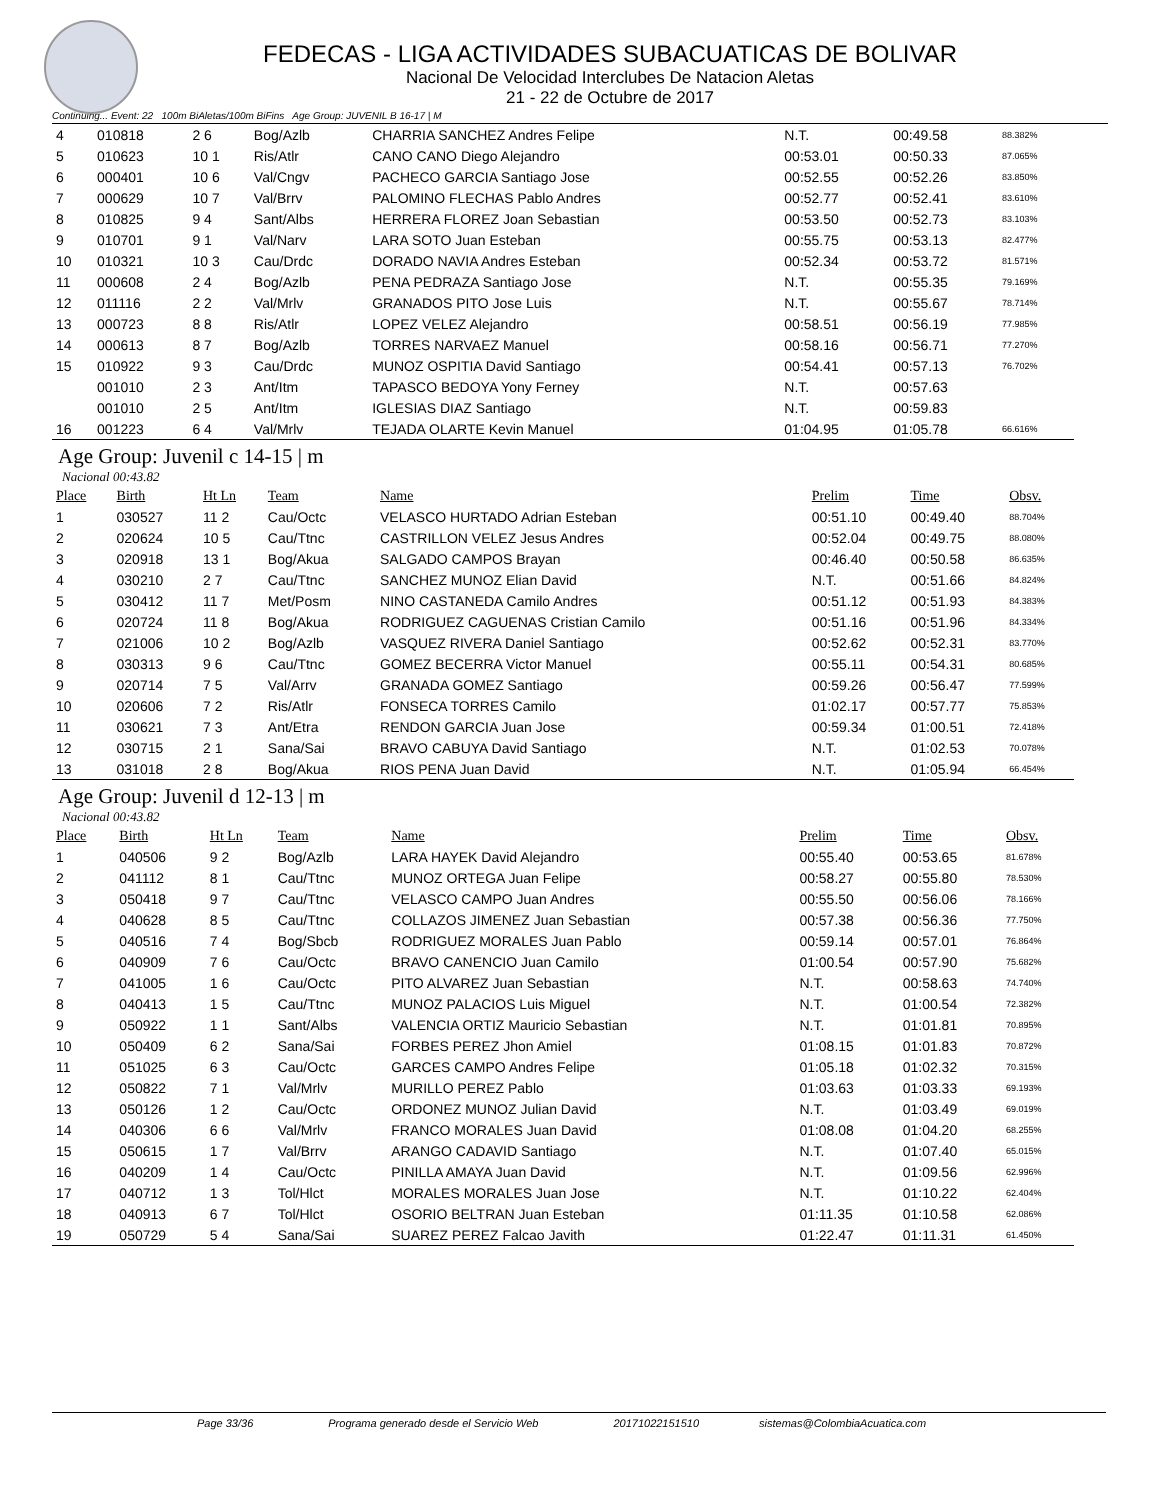FEDECAS - LIGA ACTIVIDADES SUBACUATICAS DE BOLIVAR
Nacional De Velocidad Interclubes De Natacion Aletas
21 - 22 de Octubre de 2017
Continuing... Event: 22 100m BiAletas/100m BiFins Age Group: JUVENIL B 16-17 | M
| 4 | 010818 | 2 6 | Bog/Azlb | CHARRIA SANCHEZ Andres Felipe | N.T. | 00:49.58 | 88.382% |
| 5 | 010623 | 10 1 | Ris/Atlr | CANO CANO Diego Alejandro | 00:53.01 | 00:50.33 | 87.065% |
| 6 | 000401 | 10 6 | Val/Cngv | PACHECO GARCIA Santiago Jose | 00:52.55 | 00:52.26 | 83.850% |
| 7 | 000629 | 10 7 | Val/Brrv | PALOMINO FLECHAS Pablo Andres | 00:52.77 | 00:52.41 | 83.610% |
| 8 | 010825 | 9 4 | Sant/Albs | HERRERA FLOREZ Joan Sebastian | 00:53.50 | 00:52.73 | 83.103% |
| 9 | 010701 | 9 1 | Val/Narv | LARA SOTO Juan Esteban | 00:55.75 | 00:53.13 | 82.477% |
| 10 | 010321 | 10 3 | Cau/Drdc | DORADO NAVIA Andres Esteban | 00:52.34 | 00:53.72 | 81.571% |
| 11 | 000608 | 2 4 | Bog/Azlb | PENA PEDRAZA Santiago Jose | N.T. | 00:55.35 | 79.169% |
| 12 | 011116 | 2 2 | Val/Mrlv | GRANADOS PITO Jose Luis | N.T. | 00:55.67 | 78.714% |
| 13 | 000723 | 8 8 | Ris/Atlr | LOPEZ VELEZ Alejandro | 00:58.51 | 00:56.19 | 77.985% |
| 14 | 000613 | 8 7 | Bog/Azlb | TORRES NARVAEZ Manuel | 00:58.16 | 00:56.71 | 77.270% |
| 15 | 010922 | 9 3 | Cau/Drdc | MUNOZ OSPITIA David Santiago | 00:54.41 | 00:57.13 | 76.702% |
| | 001010 | 2 3 | Ant/Itm | TAPASCO BEDOYA Yony Ferney | N.T. | 00:57.63 | |
| | 001010 | 2 5 | Ant/Itm | IGLESIAS DIAZ Santiago | N.T. | 00:59.83 | |
| 16 | 001223 | 6 4 | Val/Mrlv | TEJADA OLARTE Kevin Manuel | 01:04.95 | 01:05.78 | 66.616% |
Age Group: Juvenil c 14-15 | m
Nacional 00:43.82
| Place | Birth | Ht Ln | Team | Name | Prelim | Time | Obsv. |
| --- | --- | --- | --- | --- | --- | --- | --- |
| 1 | 030527 | 11 2 | Cau/Octc | VELASCO HURTADO Adrian Esteban | 00:51.10 | 00:49.40 | 88.704% |
| 2 | 020624 | 10 5 | Cau/Ttnc | CASTRILLON VELEZ Jesus Andres | 00:52.04 | 00:49.75 | 88.080% |
| 3 | 020918 | 13 1 | Bog/Akua | SALGADO CAMPOS Brayan | 00:46.40 | 00:50.58 | 86.635% |
| 4 | 030210 | 2 7 | Cau/Ttnc | SANCHEZ MUNOZ Elian David | N.T. | 00:51.66 | 84.824% |
| 5 | 030412 | 11 7 | Met/Posm | NINO CASTANEDA Camilo Andres | 00:51.12 | 00:51.93 | 84.383% |
| 6 | 020724 | 11 8 | Bog/Akua | RODRIGUEZ CAGUENAS Cristian Camilo | 00:51.16 | 00:51.96 | 84.334% |
| 7 | 021006 | 10 2 | Bog/Azlb | VASQUEZ RIVERA Daniel Santiago | 00:52.62 | 00:52.31 | 83.770% |
| 8 | 030313 | 9 6 | Cau/Ttnc | GOMEZ BECERRA Victor Manuel | 00:55.11 | 00:54.31 | 80.685% |
| 9 | 020714 | 7 5 | Val/Arrv | GRANADA GOMEZ Santiago | 00:59.26 | 00:56.47 | 77.599% |
| 10 | 020606 | 7 2 | Ris/Atlr | FONSECA TORRES Camilo | 01:02.17 | 00:57.77 | 75.853% |
| 11 | 030621 | 7 3 | Ant/Etra | RENDON GARCIA Juan Jose | 00:59.34 | 01:00.51 | 72.418% |
| 12 | 030715 | 2 1 | Sana/Sai | BRAVO CABUYA David Santiago | N.T. | 01:02.53 | 70.078% |
| 13 | 031018 | 2 8 | Bog/Akua | RIOS PENA Juan David | N.T. | 01:05.94 | 66.454% |
Age Group: Juvenil d 12-13 | m
Nacional 00:43.82
| Place | Birth | Ht Ln | Team | Name | Prelim | Time | Obsv. |
| --- | --- | --- | --- | --- | --- | --- | --- |
| 1 | 040506 | 9 2 | Bog/Azlb | LARA HAYEK David Alejandro | 00:55.40 | 00:53.65 | 81.678% |
| 2 | 041112 | 8 1 | Cau/Ttnc | MUNOZ ORTEGA Juan Felipe | 00:58.27 | 00:55.80 | 78.530% |
| 3 | 050418 | 9 7 | Cau/Ttnc | VELASCO CAMPO Juan Andres | 00:55.50 | 00:56.06 | 78.166% |
| 4 | 040628 | 8 5 | Cau/Ttnc | COLLAZOS JIMENEZ Juan Sebastian | 00:57.38 | 00:56.36 | 77.750% |
| 5 | 040516 | 7 4 | Bog/Sbcb | RODRIGUEZ MORALES Juan Pablo | 00:59.14 | 00:57.01 | 76.864% |
| 6 | 040909 | 7 6 | Cau/Octc | BRAVO CANENCIO Juan Camilo | 01:00.54 | 00:57.90 | 75.682% |
| 7 | 041005 | 1 6 | Cau/Octc | PITO ALVAREZ Juan Sebastian | N.T. | 00:58.63 | 74.740% |
| 8 | 040413 | 1 5 | Cau/Ttnc | MUNOZ PALACIOS Luis Miguel | N.T. | 01:00.54 | 72.382% |
| 9 | 050922 | 1 1 | Sant/Albs | VALENCIA ORTIZ Mauricio Sebastian | N.T. | 01:01.81 | 70.895% |
| 10 | 050409 | 6 2 | Sana/Sai | FORBES PEREZ Jhon Amiel | 01:08.15 | 01:01.83 | 70.872% |
| 11 | 051025 | 6 3 | Cau/Octc | GARCES CAMPO Andres Felipe | 01:05.18 | 01:02.32 | 70.315% |
| 12 | 050822 | 7 1 | Val/Mrlv | MURILLO PEREZ Pablo | 01:03.63 | 01:03.33 | 69.193% |
| 13 | 050126 | 1 2 | Cau/Octc | ORDONEZ MUNOZ Julian David | N.T. | 01:03.49 | 69.019% |
| 14 | 040306 | 6 6 | Val/Mrlv | FRANCO MORALES Juan David | 01:08.08 | 01:04.20 | 68.255% |
| 15 | 050615 | 1 7 | Val/Brrv | ARANGO CADAVID Santiago | N.T. | 01:07.40 | 65.015% |
| 16 | 040209 | 1 4 | Cau/Octc | PINILLA AMAYA Juan David | N.T. | 01:09.56 | 62.996% |
| 17 | 040712 | 1 3 | Tol/Hlct | MORALES MORALES Juan Jose | N.T. | 01:10.22 | 62.404% |
| 18 | 040913 | 6 7 | Tol/Hlct | OSORIO BELTRAN Juan Esteban | 01:11.35 | 01:10.58 | 62.086% |
| 19 | 050729 | 5 4 | Sana/Sai | SUAREZ PEREZ Falcao Javith | 01:22.47 | 01:11.31 | 61.450% |
Page 33/36 Programa generado desde el Servicio Web 20171022151510 sistemas@ColombiaAcuatica.com